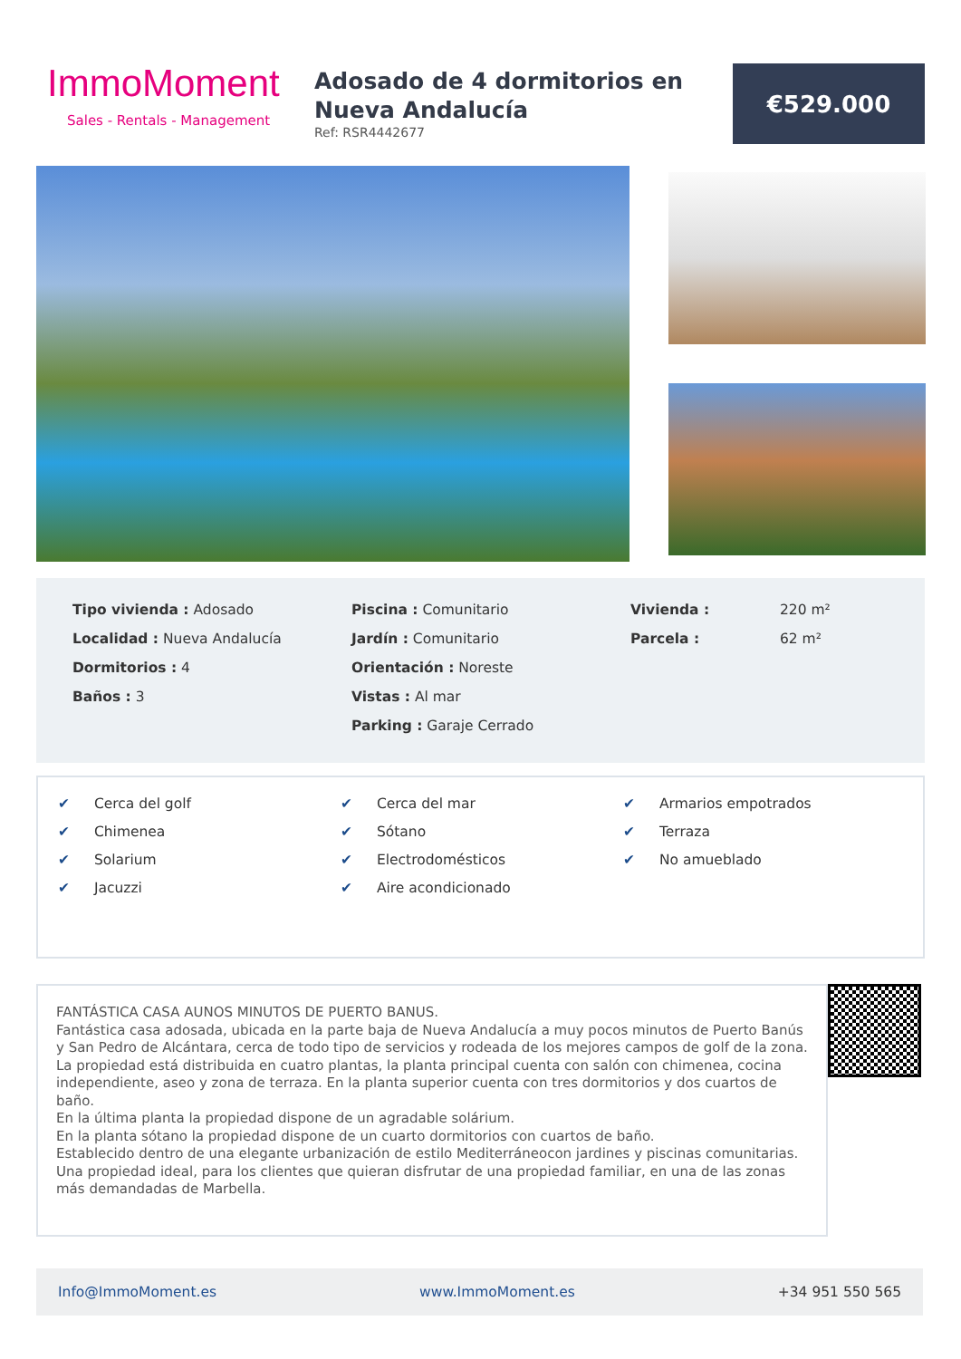ImmoMoment
Sales - Rentals - Management
Adosado de 4 dormitorios en Nueva Andalucía
Ref: RSR4442677
€529.000
Tipo vivienda : Adosado
Localidad : Nueva Andalucía
Dormitorios : 4
Baños : 3
Piscina : Comunitario
Jardín : Comunitario
Orientación : Noreste
Vistas : Al mar
Parking : Garaje Cerrado
Vivienda : 220 m²
Parcela : 62 m²
✔ Cerca del golf
✔ Chimenea
✔ Solarium
✔ Jacuzzi
✔ Cerca del mar
✔ Sótano
✔ Electrodomésticos
✔ Aire acondicionado
✔ Armarios empotrados
✔ Terraza
✔ No amueblado
FANTÁSTICA CASA AUNOS MINUTOS DE PUERTO BANUS.
Fantástica casa adosada, ubicada en la parte baja de Nueva Andalucía a muy pocos minutos de Puerto Banús y San Pedro de Alcántara, cerca de todo tipo de servicios y rodeada de los mejores campos de golf de la zona.
La propiedad está distribuida en cuatro plantas, la planta principal cuenta con salón con chimenea, cocina independiente, aseo y zona de terraza. En la planta superior cuenta con tres dormitorios y dos cuartos de baño.
En la última planta la propiedad dispone de un agradable solárium.
En la planta sótano la propiedad dispone de un cuarto dormitorios con cuartos de baño.
Establecido dentro de una elegante urbanización de estilo Mediterráneocon jardines y piscinas comunitarias.
Una propiedad ideal, para los clientes que quieran disfrutar de una propiedad familiar, en una de las zonas más demandadas de Marbella.
Info@ImmoMoment.es www.ImmoMoment.es +34 951 550 565